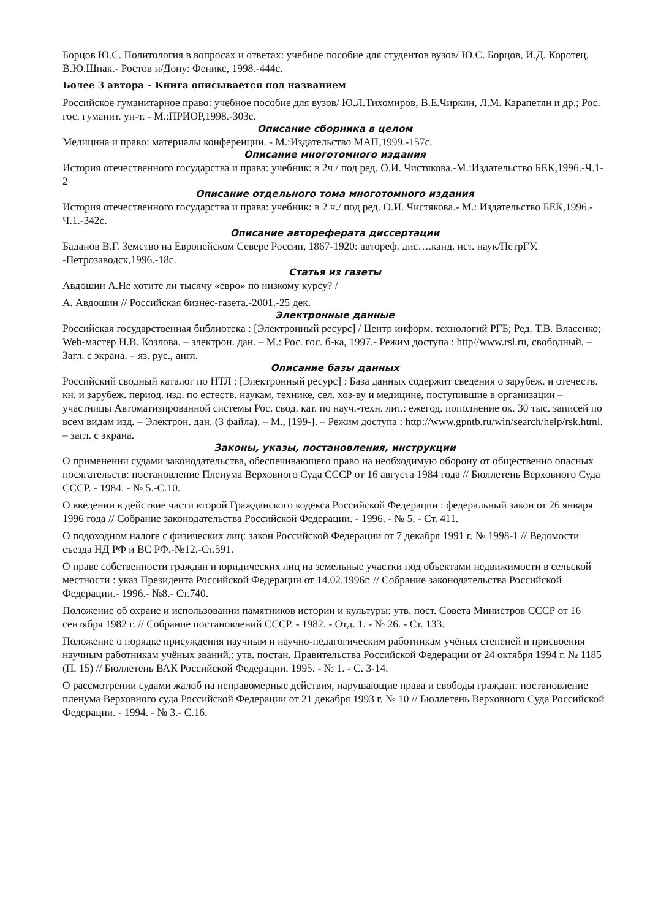Борцов Ю.С. Политология в вопросах и ответах: учебное пособие для студентов вузов/ Ю.С. Борцов, И.Д. Коротец, В.Ю.Шпак.- Ростов н/Дону: Феникс, 1998.-444с.
Более 3 автора – Книга описывается под названием
Российское гуманитарное право: учебное пособие для вузов/ Ю.Л.Тихомиров, В.Е.Чиркин, Л.М. Карапетян и др.; Рос. гос. гуманит. ун-т. - М.:ПРИОР,1998.-303с.
Описание сборника в целом
Медицина и право: материалы конференции. - М.:Издательство МАП,1999.-157с.
Описание многотомного издания
История отечественного государства и права: учебник: в 2ч./ под ред. О.И. Чистякова.-М.:Издательство БЕК,1996.-Ч.1-2
Описание отдельного тома многотомного издания
История отечественного государства и права: учебник: в 2 ч./ под ред. О.И. Чистякова.- М.: Издательство БЕК,1996.-Ч.1.-342с.
Описание автореферата диссертации
Баданов В.Г. Земство на Европейском Севере России, 1867-1920: автореф. дис….канд. ист. наук/ПетрГУ. -Петрозаводск,1996.-18с.
Статья из газеты
Авдошин А.Не хотите ли тысячу «евро» по низкому курсу? /
А. Авдошин // Российская бизнес-газета.-2001.-25 дек.
Электронные данные
Российская государственная библиотека : [Электронный ресурс] / Центр информ. технологий РГБ; Ред. Т.В. Власенко; Web-мастер Н.В. Козлова. – электрон. дан. – М.: Рос. гос. б-ка, 1997.- Режим доступа : http//www.rsl.ru, свободный. – Загл. с экрана. – яз. рус., англ.
Описание базы данных
Российский сводный каталог по НТЛ : [Электронный ресурс] : База данных содержит сведения о зарубеж. и отечеств. кн. и зарубеж. период. изд. по естеств. наукам, технике, сел. хоз-ву и медицине, поступившие в организации – участницы Автоматизированной системы Рос. свод. кат. по науч.-техн. лит.: ежегод. пополнение ок. 30 тыс. записей по всем видам изд. – Электрон. дан. (3 файла). – М., [199-]. – Режим доступа : http://www.gpntb.ru/win/search/help/rsk.html. – загл. с экрана.
Законы, указы, постановления, инструкции
О применении судами законодательства, обеспечивающего право на необходимую оборону от общественно опасных посягательств: постановление Пленума Верховного Суда СССР от 16 августа 1984 года // Бюллетень Верховного Суда СССР. - 1984. - № 5.-С.10.
О введении в действие части второй Гражданского кодекса Российской Федерации : федеральный закон от 26 января 1996 года // Собрание законодательства Российской Федерации. - 1996. - № 5. - Ст. 411.
О подоходном налоге с физических лиц: закон Российской Федерации от 7 декабря 1991 г. № 1998-1 // Ведомости съезда НД РФ и ВС РФ.-№12.-Ст.591.
О праве собственности граждан и юридических лиц на земельные участки под объектами недвижимости в сельской местности : указ Президента Российской Федерации от 14.02.1996г. // Собрание законодательства Российской Федерации.- 1996.- №8.- Ст.740.
Положение об охране и использовании памятников истории и культуры: утв. пост. Совета Министров СССР от 16 сентября 1982 г. // Собрание постановлений СССР. - 1982. - Отд. 1. - № 26. - Ст. 133.
Положение о порядке присуждения научным и научно-педагогическим работникам учёных степеней и присвоения научным работникам учёных званий.: утв. постан. Правительства Российской Федерации от 24 октября 1994 г. № 1185 (П. 15) // Бюллетень ВАК Российской Федерации. 1995. - № 1. - С. 3-14.
О рассмотрении судами жалоб на неправомерные действия, нарушающие права и свободы граждан: постановление пленума Верховного суда Российской Федерации от 21 декабря 1993 г. № 10 // Бюллетень Верховного Суда Российской Федерации. - 1994. - № 3.- С.16.